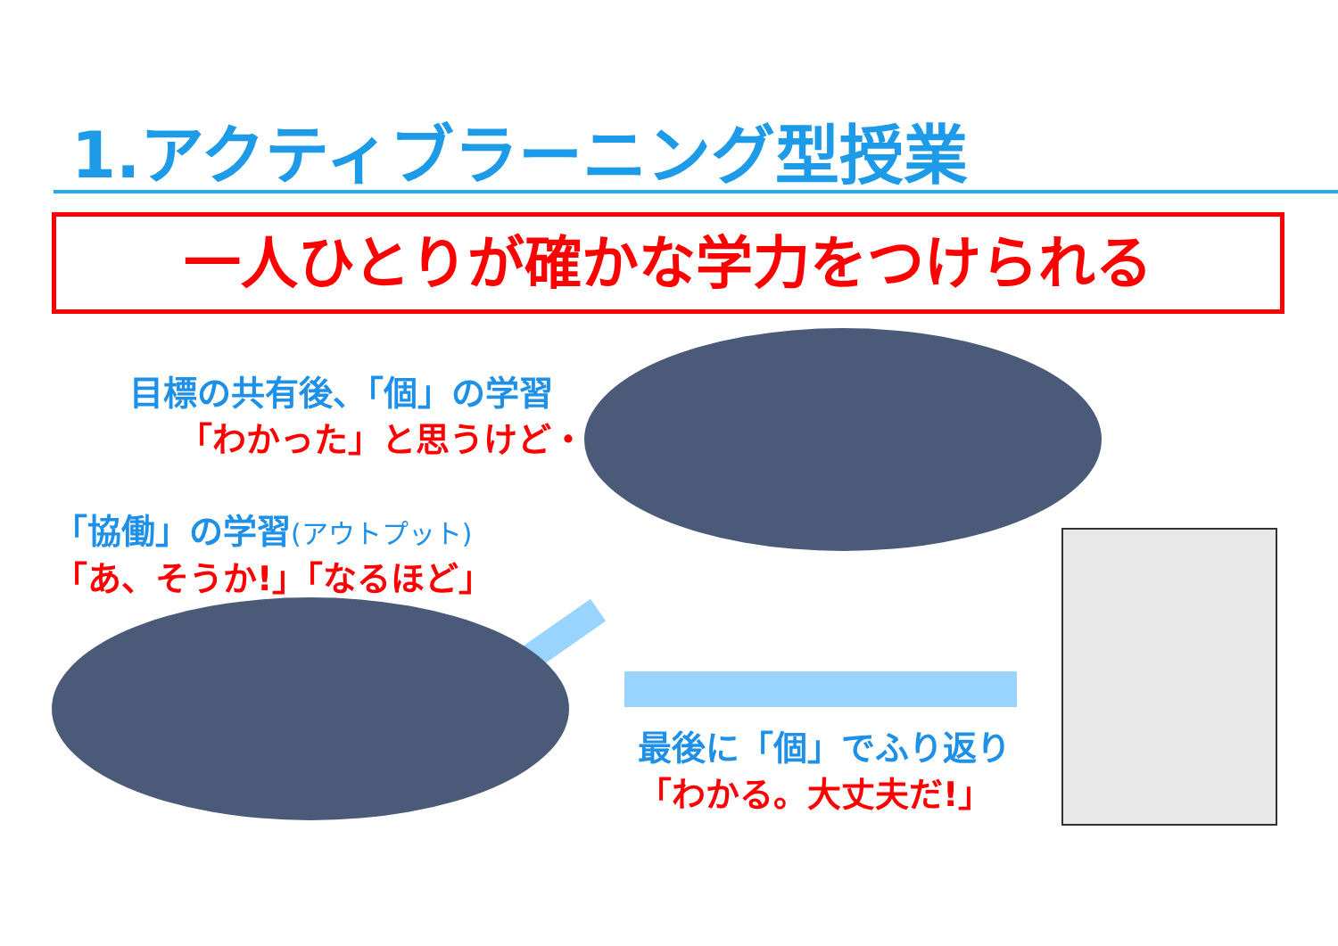1.アクティブラーニング型授業
一人ひとりが確かな学力をつけられる
目標の共有後、「個」の学習
「わかった」と思うけど・・・
「協働」の学習(アウトプット)
「あ、そうか!」「なるほど」
最後に「個」でふり返り
「わかる。大丈夫だ!」